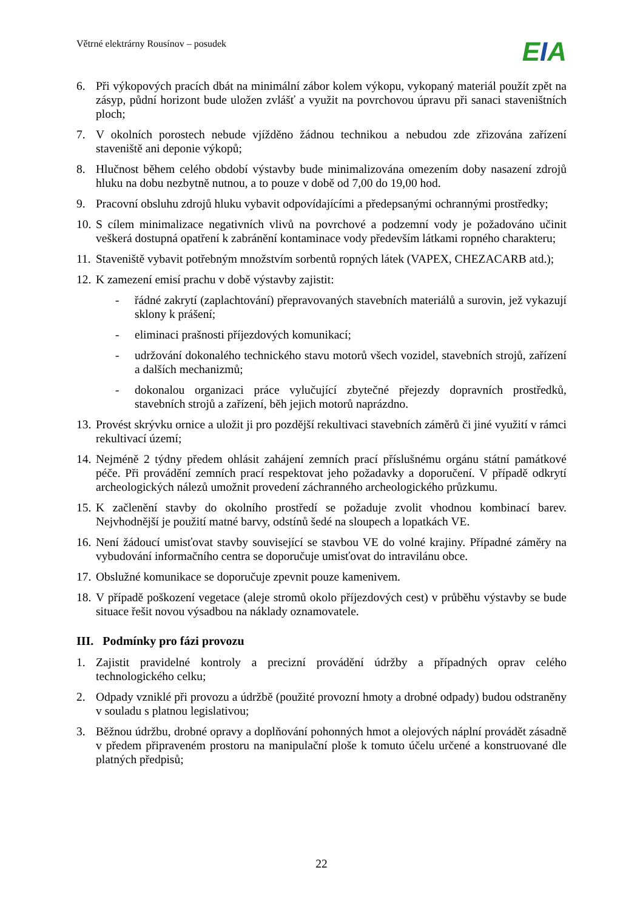Větrné elektrárny Rousínov – posudek
EIA
6. Při výkopových pracích dbát na minimální zábor kolem výkopu, vykopaný materiál použít zpět na zásyp, půdní horizont bude uložen zvlášť a využit na povrchovou úpravu při sanaci staveništních ploch;
7. V okolních porostech nebude vjížděno žádnou technikou a nebudou zde zřizována zařízení staveniště ani deponie výkopů;
8. Hlučnost během celého období výstavby bude minimalizována omezením doby nasazení zdrojů hluku na dobu nezbytně nutnou, a to pouze v době od 7,00 do 19,00 hod.
9. Pracovní obsluhu zdrojů hluku vybavit odpovídajícími a předepsanými ochrannými prostředky;
10.
S cílem minimalizace negativních vlivů na povrchové a podzemní vody je požadováno učinit veškerá dostupná opatření k zabránění kontaminace vody především látkami ropného charakteru;
11.
Staveniště vybavit potřebným množstvím sorbentů ropných látek (VAPEX, CHEZACARB atd.);
12.
K zamezení emisí prachu v době výstavby zajistit:
- řádné zakrytí (zaplachtování) přepravovaných stavebních materiálů a surovin, jež vykazují sklony k prášení;
- eliminaci prašnosti příjezdových komunikací;
- udržování dokonalého technického stavu motorů všech vozidel, stavebních strojů, zařízení a dalších mechanizmů;
- dokonalou organizaci práce vylučující zbytečné přejezdy dopravních prostředků, stavebních strojů a zařízení, běh jejich motorů naprázdno.
13.
Provést skrývku ornice a uložit ji pro pozdější rekultivaci stavebních záměrů či jiné využití v rámci rekultivací území;
14.
Nejméně 2 týdny předem ohlásit zahájení zemních prací příslušnému orgánu státní památkové péče. Při provádění zemních prací respektovat jeho požadavky a doporučení. V případě odkrytí archeologických nálezů umožnit provedení záchranného archeologického průzkumu.
15.
K začlenění stavby do okolního prostředí se požaduje zvolit vhodnou kombinací barev. Nejvhodnější je použití matné barvy, odstínů šedé na sloupech a lopatkách VE.
16.
Není žádoucí umisťovat stavby související se stavbou VE do volné krajiny. Případné záměry na vybudování informačního centra se doporučuje umisťovat do intravilánu obce.
17.
Obslužné komunikace se doporučuje zpevnit pouze kamenivem.
18.
V případě poškození vegetace (aleje stromů okolo příjezdových cest) v průběhu výstavby se bude situace řešit novou výsadbou na náklady oznamovatele.
III. Podmínky pro fázi provozu
1. Zajistit pravidelné kontroly a precizní provádění údržby a případných oprav celého technologického celku;
2. Odpady vzniklé při provozu a údržbě (použité provozní hmoty a drobné odpady) budou odstraněny v souladu s platnou legislativou;
3. Běžnou údržbu, drobné opravy a doplňování pohonných hmot a olejových náplní provádět zásadně v předem připraveném prostoru na manipulační ploše k tomuto účelu určené a konstruované dle platných předpisů;
22